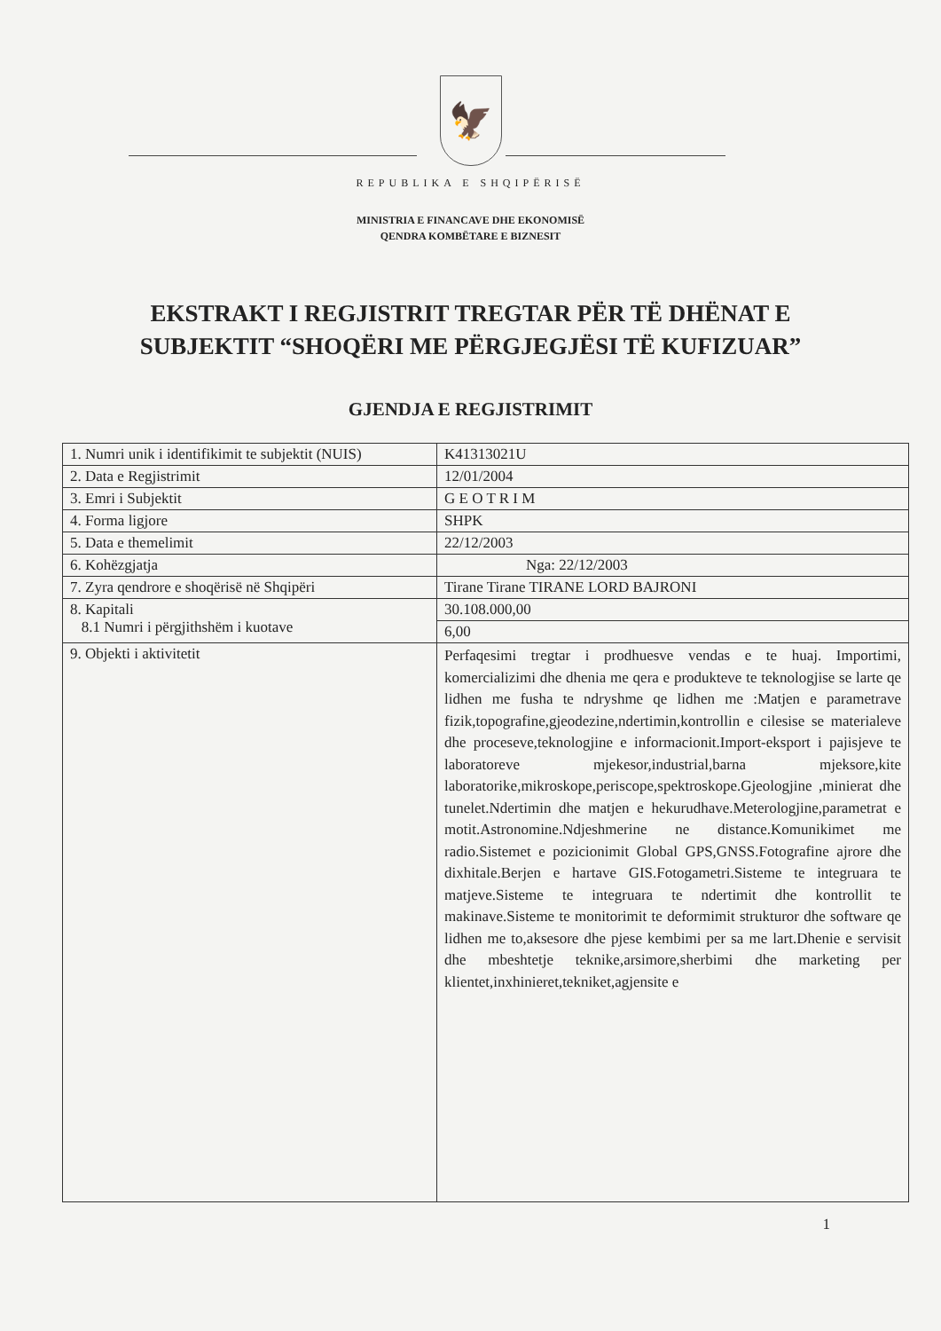🦅
REPUBLIKA E SHQIPËRISË
MINISTRIA E FINANCAVE DHE EKONOMISË
QENDRA KOMBËTARE E BIZNESIT
EKSTRAKT I REGJISTRIT TREGTAR PËR TË DHËNAT E
SUBJEKTIT “SHOQËRI ME PËRGJEGJËSI TË KUFIZUAR”
GJENDJA E REGJISTRIMIT
| 1. Numri unik i identifikimit te subjektit (NUIS) | K41313021U |
| 2. Data e Regjistrimit | 12/01/2004 |
| 3. Emri i Subjektit | G E O T R I M |
| 4. Forma ligjore | SHPK |
| 5. Data e themelimit | 22/12/2003 |
| 6. Kohëzgjatja | Nga: 22/12/2003 |
| 7. Zyra qendrore e shoqërisë në Shqipëri | Tirane Tirane TIRANE LORD BAJRONI |
| 8. Kapitali 8.1 Numri i përgjithshëm i kuotave | 30.108.000,00 |
| | 6,00 |
| 9. Objekti i aktivitetit | Perfaqesimi tregtar i prodhuesve vendas e te huaj. Importimi, komercializimi dhe dhenia me qera e produkteve te teknologjise se larte qe lidhen me fusha te ndryshme qe lidhen me :Matjen e parametrave fizik,topografine,gjeodezine,ndertimin,kontrollin e cilesise se materialeve dhe proceseve,teknologjine e informacionit.Import-eksport i pajisjeve te laboratoreve mjekesor,industrial,barna mjeksore,kite laboratorike,mikroskope,periscope,spektroskope.Gjeologjine ,minierat dhe tunelet.Ndertimin dhe matjen e hekurudhave.Meterologjine,parametrat e motit.Astronomine.Ndjeshmerine ne distance.Komunikimet me radio.Sistemet e pozicionimit Global GPS,GNSS.Fotografine ajrore dhe dixhitale.Berjen e hartave GIS.Fotogametri.Sisteme te integruara te matjeve.Sisteme te integruara te ndertimit dhe kontrollit te makinave.Sisteme te monitorimit te deformimit strukturor dhe software qe lidhen me to,aksesore dhe pjese kembimi per sa me lart.Dhenie e servisit dhe mbeshtetje teknike,arsimore,sherbimi dhe marketing per klientet,inxhinieret,tekniket,agjensite e |
1